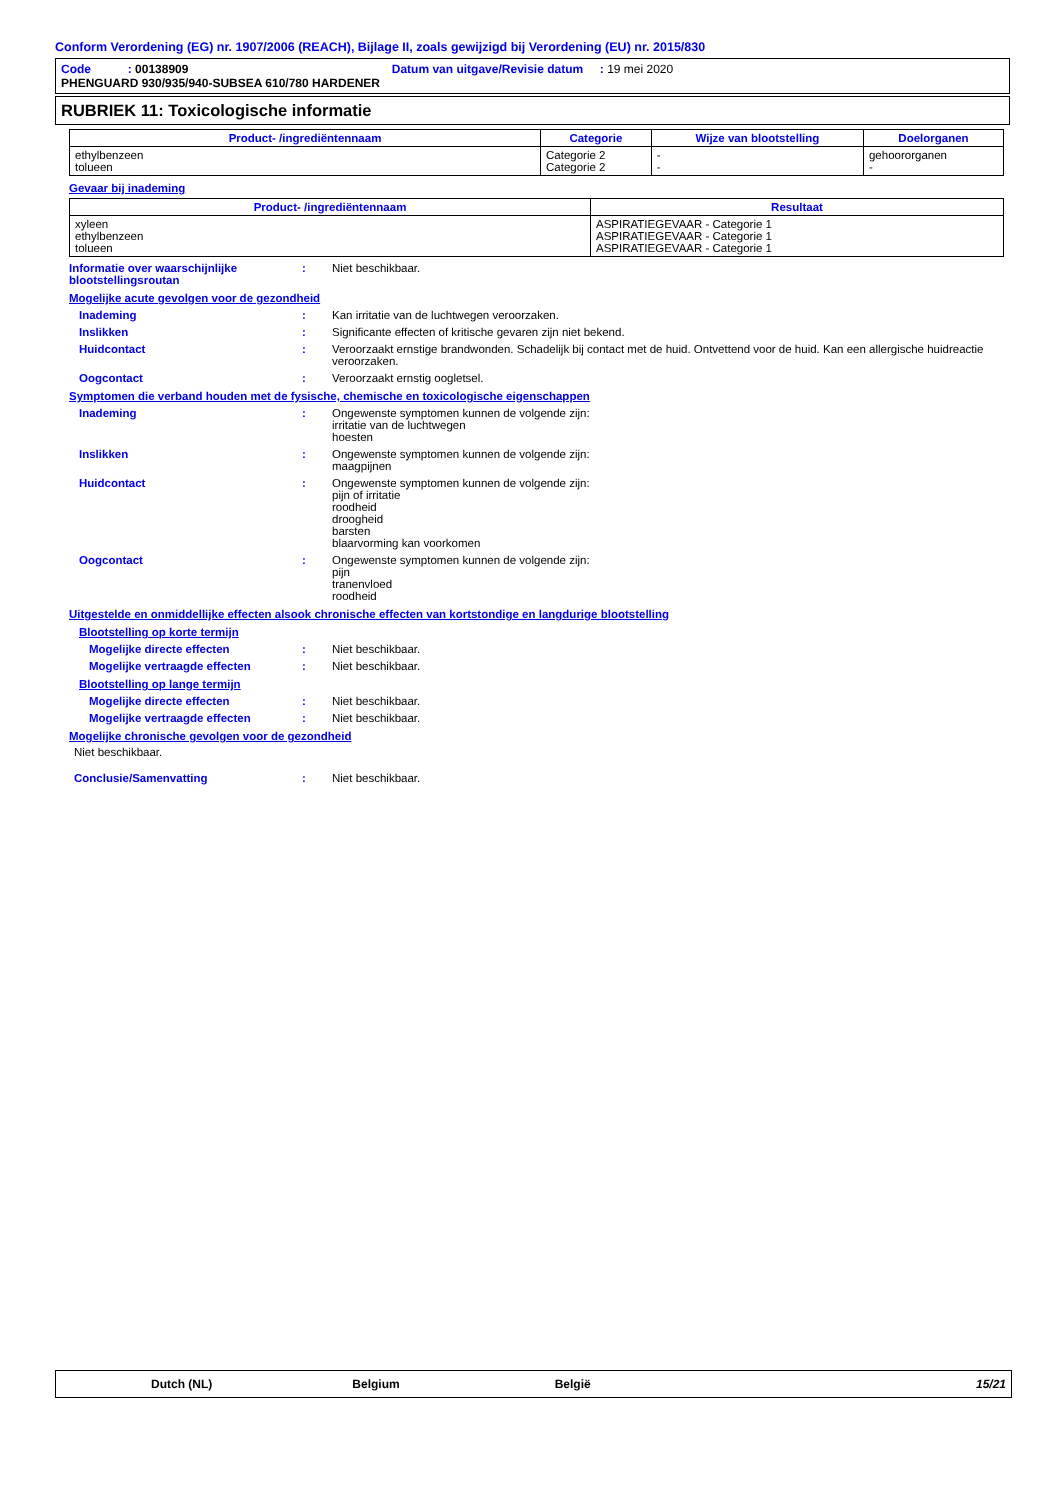Conform Verordening (EG) nr. 1907/2006 (REACH), Bijlage II, zoals gewijzigd bij Verordening (EU) nr. 2015/830
Code : 00138909 Datum van uitgave/Revisie datum : 19 mei 2020
PHENGUARD 930/935/940-SUBSEA 610/780 HARDENER
RUBRIEK 11: Toxicologische informatie
| Product- /ingrediëntennaam | Categorie | Wijze van blootstelling | Doelorganen |
| --- | --- | --- | --- |
| ethylbenzeen tolueen | Categorie 2 Categorie 2 | - - | gehoororganen - |
Gevaar bij inademing
| Product- /ingrediëntennaam | Resultaat |
| --- | --- |
| xyleen ethylbenzeen tolueen | ASPIRATIEGEVAAR - Categorie 1 ASPIRATIEGEVAAR - Categorie 1 ASPIRATIEGEVAAR - Categorie 1 |
Informatie over waarschijnlijke blootstellingsroutan
: Niet beschikbaar.
Mogelijke acute gevolgen voor de gezondheid
Inademing : Kan irritatie van de luchtwegen veroorzaken.
Inslikken : Significante effecten of kritische gevaren zijn niet bekend.
Huidcontact : Veroorzaakt ernstige brandwonden. Schadelijk bij contact met de huid. Ontvettend voor de huid. Kan een allergische huidreactie veroorzaken.
Oogcontact : Veroorzaakt ernstig oogletsel.
Symptomen die verband houden met de fysische, chemische en toxicologische eigenschappen
Inademing : Ongewenste symptomen kunnen de volgende zijn:
irritatie van de luchtwegen
hoesten
Inslikken : Ongewenste symptomen kunnen de volgende zijn:
maagpijnen
Huidcontact : Ongewenste symptomen kunnen de volgende zijn:
pijn of irritatie
roodheid
droogheid
barsten
blaarvorming kan voorkomen
Oogcontact : Ongewenste symptomen kunnen de volgende zijn:
pijn
tranenvloed
roodheid
Uitgestelde en onmiddellijke effecten alsook chronische effecten van kortstondige en langdurige blootstelling
Blootstelling op korte termijn
Mogelijke directe effecten : Niet beschikbaar.
Mogelijke vertraagde effecten : Niet beschikbaar.
Blootstelling op lange termijn
Mogelijke directe effecten : Niet beschikbaar.
Mogelijke vertraagde effecten : Niet beschikbaar.
Mogelijke chronische gevolgen voor de gezondheid
Niet beschikbaar.
Conclusie/Samenvatting : Niet beschikbaar.
Dutch (NL) Belgium België 15/21